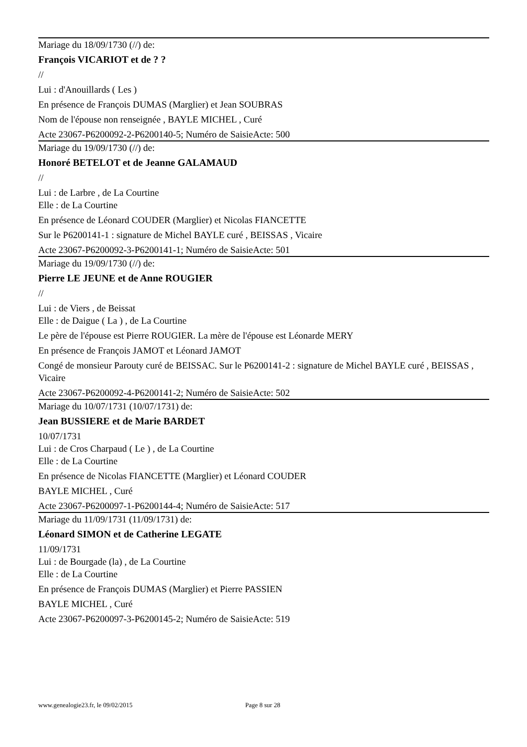Mariage du 18/09/1730 (//) de:
François VICARIOT et de ? ?
//
Lui : d'Anouillards ( Les )
En présence de François DUMAS (Marglier) et Jean SOUBRAS
Nom de l'épouse non renseignée , BAYLE MICHEL , Curé
Acte 23067-P6200092-2-P6200140-5; Numéro de SaisieActe: 500
Mariage du 19/09/1730 (//) de:
Honoré BETELOT et de Jeanne GALAMAUD
//
Lui : de Larbre , de La Courtine
Elle : de La Courtine
En présence de Léonard COUDER (Marglier) et Nicolas FIANCETTE
Sur le P6200141-1 : signature de Michel BAYLE curé , BEISSAS , Vicaire
Acte 23067-P6200092-3-P6200141-1; Numéro de SaisieActe: 501
Mariage du 19/09/1730 (//) de:
Pierre LE JEUNE et de Anne ROUGIER
//
Lui : de Viers , de Beissat
Elle : de Daigue ( La ) , de La Courtine
Le père de l'épouse est Pierre ROUGIER. La mère de l'épouse est Léonarde MERY
En présence de François JAMOT et Léonard JAMOT
Congé de monsieur Parouty curé de BEISSAC. Sur le P6200141-2 : signature de Michel BAYLE curé , BEISSAS , Vicaire
Acte 23067-P6200092-4-P6200141-2; Numéro de SaisieActe: 502
Mariage du 10/07/1731 (10/07/1731) de:
Jean BUSSIERE et de Marie BARDET
10/07/1731
Lui : de Cros Charpaud ( Le ) , de La Courtine
Elle : de La Courtine
En présence de Nicolas FIANCETTE (Marglier) et Léonard COUDER
BAYLE MICHEL , Curé
Acte 23067-P6200097-1-P6200144-4; Numéro de SaisieActe: 517
Mariage du 11/09/1731 (11/09/1731) de:
Léonard SIMON et de Catherine LEGATE
11/09/1731
Lui : de Bourgade (la) , de La Courtine
Elle : de La Courtine
En présence de François DUMAS (Marglier) et Pierre PASSIEN
BAYLE MICHEL , Curé
Acte 23067-P6200097-3-P6200145-2; Numéro de SaisieActe: 519
www.genealogie23.fr, le 09/02/2015 Page 8 sur 28